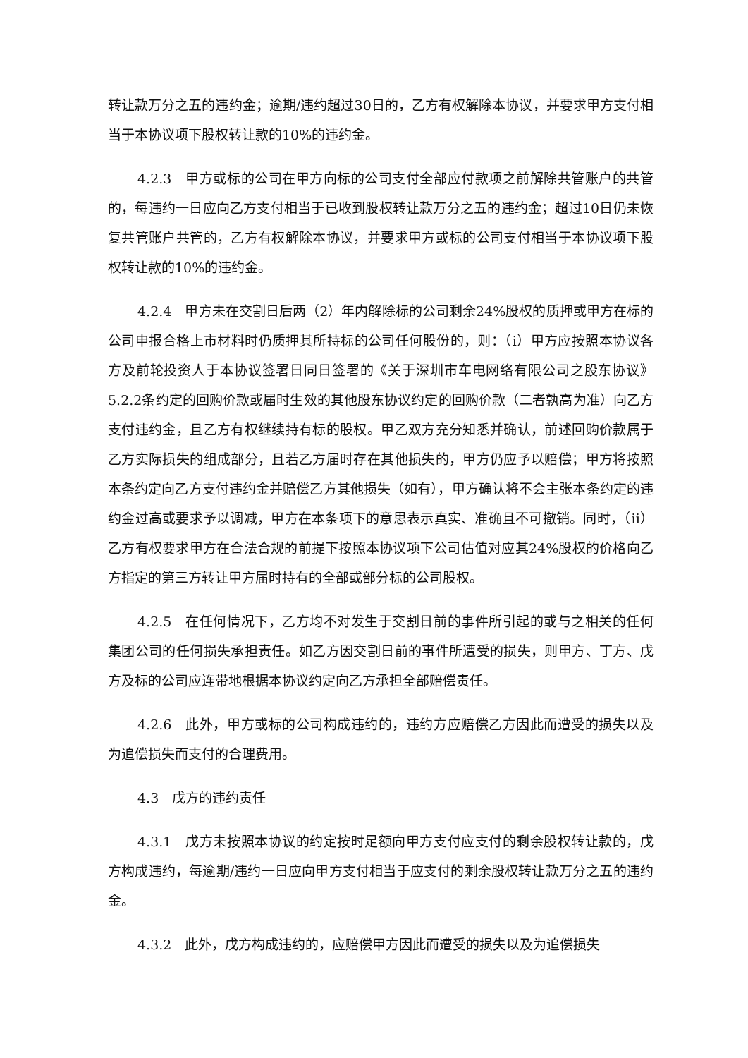转让款万分之五的违约金；逾期/违约超过30日的，乙方有权解除本协议，并要求甲方支付相当于本协议项下股权转让款的10%的违约金。
4.2.3　甲方或标的公司在甲方向标的公司支付全部应付款项之前解除共管账户的共管的，每违约一日应向乙方支付相当于已收到股权转让款万分之五的违约金；超过10日仍未恢复共管账户共管的，乙方有权解除本协议，并要求甲方或标的公司支付相当于本协议项下股权转让款的10%的违约金。
4.2.4　甲方未在交割日后两（2）年内解除标的公司剩余24%股权的质押或甲方在标的公司申报合格上市材料时仍质押其所持标的公司任何股份的，则：（i）甲方应按照本协议各方及前轮投资人于本协议签署日同日签署的《关于深圳市车电网络有限公司之股东协议》5.2.2条约定的回购价款或届时生效的其他股东协议约定的回购价款（二者孰高为准）向乙方支付违约金，且乙方有权继续持有标的股权。甲乙双方充分知悉并确认，前述回购价款属于乙方实际损失的组成部分，且若乙方届时存在其他损失的，甲方仍应予以赔偿；甲方将按照本条约定向乙方支付违约金并赔偿乙方其他损失（如有），甲方确认将不会主张本条约定的违约金过高或要求予以调减，甲方在本条项下的意思表示真实、准确且不可撤销。同时，（ii）乙方有权要求甲方在合法合规的前提下按照本协议项下公司估值对应其24%股权的价格向乙方指定的第三方转让甲方届时持有的全部或部分标的公司股权。
4.2.5　在任何情况下，乙方均不对发生于交割日前的事件所引起的或与之相关的任何集团公司的任何损失承担责任。如乙方因交割日前的事件所遭受的损失，则甲方、丁方、戊方及标的公司应连带地根据本协议约定向乙方承担全部赔偿责任。
4.2.6　此外，甲方或标的公司构成违约的，违约方应赔偿乙方因此而遭受的损失以及为追偿损失而支付的合理费用。
4.3　戊方的违约责任
4.3.1　戊方未按照本协议的约定按时足额向甲方支付应支付的剩余股权转让款的，戊方构成违约，每逾期/违约一日应向甲方支付相当于应支付的剩余股权转让款万分之五的违约金。
4.3.2　此外，戊方构成违约的，应赔偿甲方因此而遭受的损失以及为追偿损失